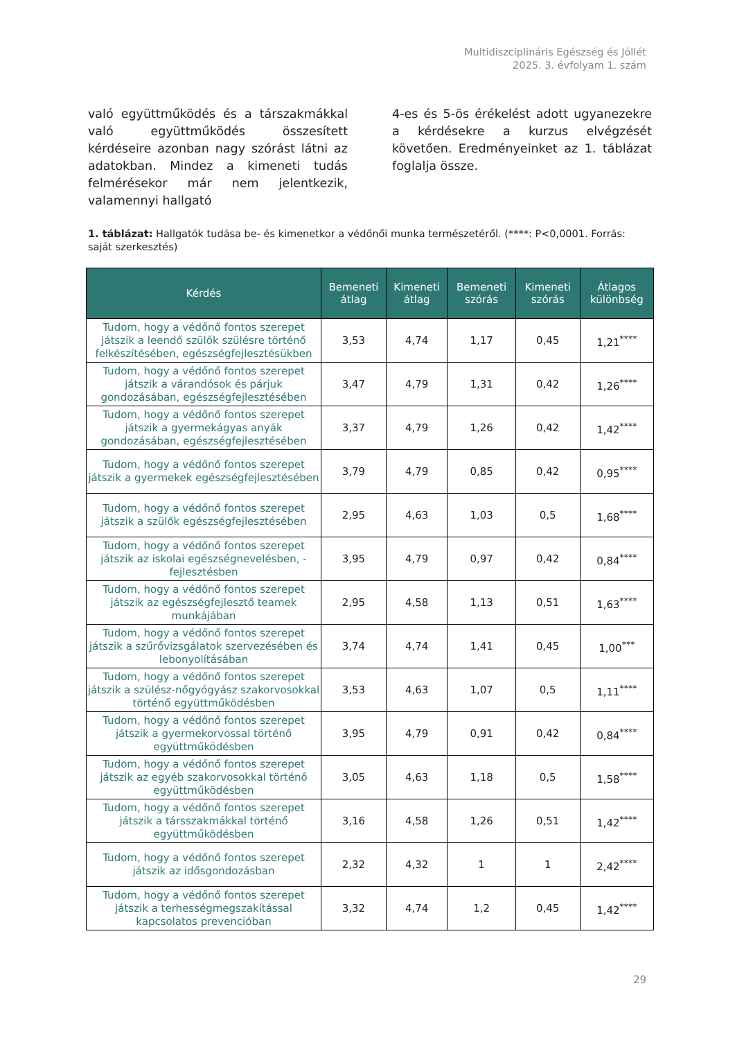Multidiszciplináris Egészség és Jóllét
2025. 3. évfolyam 1. szám
való együttműködés és a társzakmákkal való együttműködés összesített kérdéseire azonban nagy szórást látni az adatokban. Mindez a kimeneti tudás felmérésekor már nem jelentkezik, valamennyi hallgató
4-es és 5-ös érékelést adott ugyanezekre a kérdésekre a kurzus elvégzését követően. Eredményeinket az 1. táblázat foglalja össze.
1. táblázat: Hallgatók tudása be- és kimenetkor a védőnői munka természetéről. (****: P<0,0001. Forrás: saját szerkesztés)
| Kérdés | Bemeneti átlag | Kimeneti átlag | Bemeneti szórás | Kimeneti szórás | Átlagos különbség |
| --- | --- | --- | --- | --- | --- |
| Tudom, hogy a védőnő fontos szerepet játszik a leendő szülők szülésre történő felkészítésében, egészségfejlesztésükben | 3,53 | 4,74 | 1,17 | 0,45 | 1,21<sup>****</sup> |
| Tudom, hogy a védőnő fontos szerepet játszik a várandósok és párjuk gondozásában, egészségfejlesztésében | 3,47 | 4,79 | 1,31 | 0,42 | 1,26<sup>****</sup> |
| Tudom, hogy a védőnő fontos szerepet játszik a gyermekágyas anyák gondozásában, egészségfejlesztésében | 3,37 | 4,79 | 1,26 | 0,42 | 1,42<sup>****</sup> |
| Tudom, hogy a védőnő fontos szerepet játszik a gyermekek egészségfejlesztésében | 3,79 | 4,79 | 0,85 | 0,42 | 0,95<sup>****</sup> |
| Tudom, hogy a védőnő fontos szerepet játszik a szülők egészségfejlesztésében | 2,95 | 4,63 | 1,03 | 0,5 | 1,68<sup>****</sup> |
| Tudom, hogy a védőnő fontos szerepet játszik az iskolai egészségnevelésben, -fejlesztésben | 3,95 | 4,79 | 0,97 | 0,42 | 0,84<sup>****</sup> |
| Tudom, hogy a védőnő fontos szerepet játszik az egészségfejlesztő teamek munkájában | 2,95 | 4,58 | 1,13 | 0,51 | 1,63<sup>****</sup> |
| Tudom, hogy a védőnő fontos szerepet játszik a szűrővizsgálatok szervezésében és lebonyolításában | 3,74 | 4,74 | 1,41 | 0,45 | 1,00<sup>***</sup> |
| Tudom, hogy a védőnő fontos szerepet játszik a szülész-nőgyógyász szakorvosokkal történő együttműködésben | 3,53 | 4,63 | 1,07 | 0,5 | 1,11<sup>****</sup> |
| Tudom, hogy a védőnő fontos szerepet játszik a gyermekorvossal történő együttműködésben | 3,95 | 4,79 | 0,91 | 0,42 | 0,84<sup>****</sup> |
| Tudom, hogy a védőnő fontos szerepet játszik az egyéb szakorvosokkal történő együttműködésben | 3,05 | 4,63 | 1,18 | 0,5 | 1,58<sup>****</sup> |
| Tudom, hogy a védőnő fontos szerepet játszik a társszakmákkal történő együttműködésben | 3,16 | 4,58 | 1,26 | 0,51 | 1,42<sup>****</sup> |
| Tudom, hogy a védőnő fontos szerepet játszik az idősgondozásban | 2,32 | 4,32 | 1 | 1 | 2,42<sup>****</sup> |
| Tudom, hogy a védőnő fontos szerepet játszik a terhességmegszakítással kapcsolatos prevencióban | 3,32 | 4,74 | 1,2 | 0,45 | 1,42<sup>****</sup> |
29